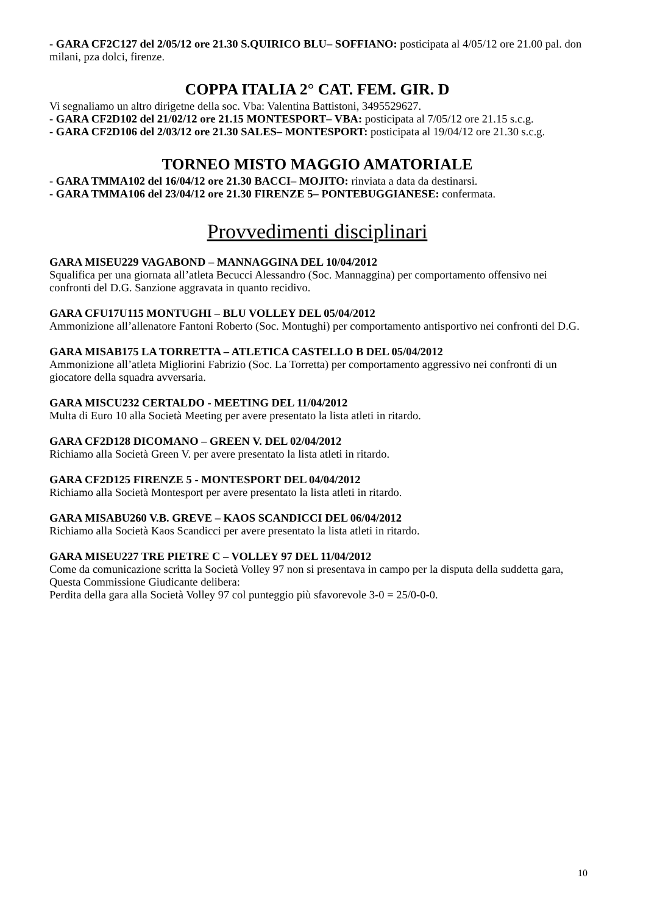- GARA CF2C127 del 2/05/12 ore 21.30 S.QUIRICO BLU– SOFFIANO: posticipata al 4/05/12 ore 21.00 pal. don milani, pza dolci, firenze.
COPPA ITALIA 2° CAT. FEM. GIR. D
Vi segnaliamo un altro dirigetne della soc. Vba: Valentina Battistoni, 3495529627.
- GARA CF2D102 del 21/02/12 ore 21.15 MONTESPORT– VBA: posticipata al 7/05/12 ore 21.15 s.c.g.
- GARA CF2D106 del 2/03/12 ore 21.30 SALES– MONTESPORT: posticipata al 19/04/12 ore 21.30 s.c.g.
TORNEO MISTO MAGGIO AMATORIALE
- GARA TMMA102 del 16/04/12 ore 21.30 BACCI– MOJITO: rinviata a data da destinarsi.
- GARA TMMA106 del 23/04/12 ore 21.30 FIRENZE 5– PONTEBUGGIANESE: confermata.
Provvedimenti disciplinari
GARA MISEU229 VAGABOND – MANNAGGINA DEL 10/04/2012
Squalifica per una giornata all’atleta Becucci Alessandro (Soc. Mannaggina) per comportamento offensivo nei confronti del D.G. Sanzione aggravata in quanto recidivo.
GARA CFU17U115 MONTUGHI – BLU VOLLEY DEL 05/04/2012
Ammonizione all’allenatore Fantoni Roberto (Soc. Montughi) per comportamento antisportivo nei confronti del D.G.
GARA MISAB175 LA TORRETTA – ATLETICA CASTELLO B DEL 05/04/2012
Ammonizione all’atleta Migliorini Fabrizio (Soc. La Torretta) per comportamento aggressivo nei confronti di un giocatore della squadra avversaria.
GARA MISCU232 CERTALDO - MEETING DEL 11/04/2012
Multa di Euro 10 alla Società Meeting per avere presentato la lista atleti in ritardo.
GARA CF2D128 DICOMANO – GREEN V. DEL 02/04/2012
Richiamo alla Società Green V. per avere presentato la lista atleti in ritardo.
GARA CF2D125 FIRENZE 5 - MONTESPORT DEL 04/04/2012
Richiamo alla Società Montesport per avere presentato la lista atleti in ritardo.
GARA MISABU260 V.B. GREVE – KAOS SCANDICCI DEL 06/04/2012
Richiamo alla Società Kaos Scandicci per avere presentato la lista atleti in ritardo.
GARA MISEU227 TRE PIETRE C – VOLLEY 97 DEL 11/04/2012
Come da comunicazione scritta la Società Volley 97 non si presentava in campo per la disputa della suddetta gara,
Questa Commissione Giudicante delibera:
Perdita della gara alla Società Volley 97 col punteggio più sfavorevole 3-0 = 25/0-0-0.
10